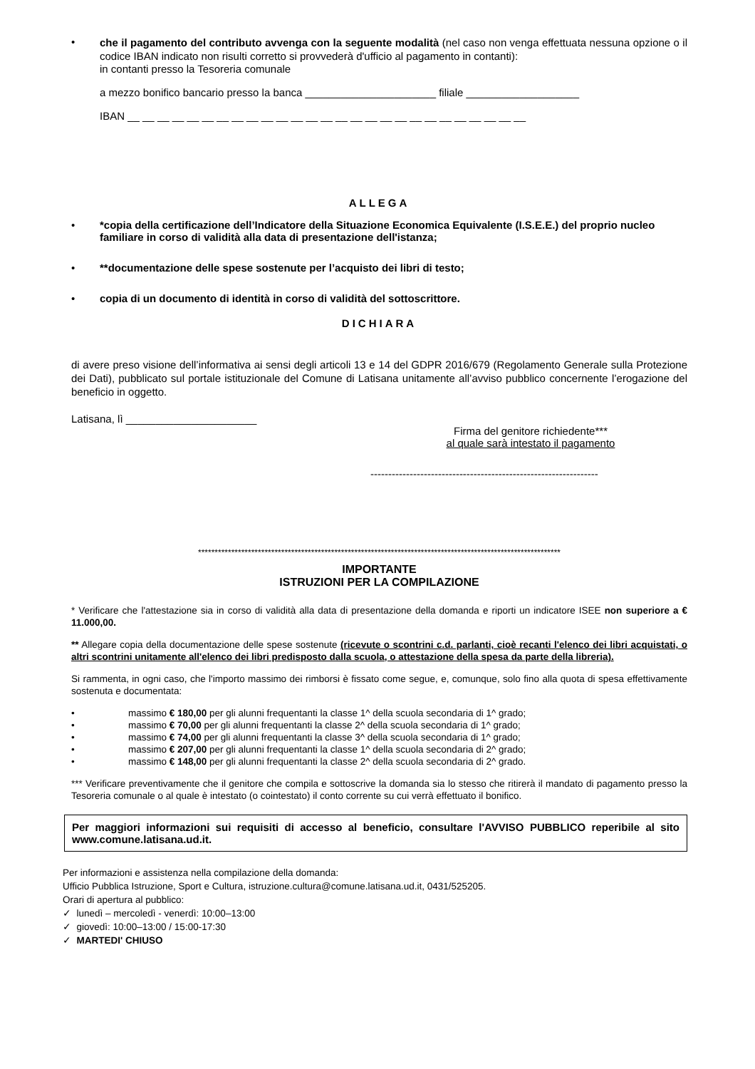•
che il pagamento del contributo avvenga con la seguente modalità (nel caso non venga effettuata nessuna opzione o il codice IBAN indicato non risulti corretto si provvederà d'ufficio al pagamento in contanti):
in contanti presso la Tesoreria comunale
a mezzo bonifico bancario presso la banca ______________________ filiale ___________________
IBAN __ __ __ __ __ __ __ __ __ __ __ __ __ __ __ __ __ __ __ __ __ __ __ __ __ __ __
ALLEGA
• *copia della certificazione dell’Indicatore della Situazione Economica Equivalente (I.S.E.E.) del proprio nucleo familiare in corso di validità alla data di presentazione dell'istanza;
• **documentazione delle spese sostenute per l’acquisto dei libri di testo;
• copia di un documento di identità in corso di validità del sottoscrittore.
DICHIARA
di avere preso visione dell’informativa ai sensi degli articoli 13 e 14 del GDPR 2016/679 (Regolamento Generale sulla Protezione dei Dati), pubblicato sul portale istituzionale del Comune di Latisana unitamente all’avviso pubblico concernente l’erogazione del beneficio in oggetto.
Latisana, lì ______________________
Firma del genitore richiedente***
al quale sarà intestato il pagamento
----------------------------------------------------------------
*************************************************************************************************************
IMPORTANTE
ISTRUZIONI PER LA COMPILAZIONE
* Verificare che l'attestazione sia in corso di validità alla data di presentazione della domanda e riporti un indicatore ISEE non superiore a € 11.000,00.
** Allegare copia della documentazione delle spese sostenute (ricevute o scontrini c.d. parlanti, cioè recanti l'elenco dei libri acquistati, o altri scontrini unitamente all'elenco dei libri predisposto dalla scuola, o attestazione della spesa da parte della libreria).
Si rammenta, in ogni caso, che l'importo massimo dei rimborsi è fissato come segue, e, comunque, solo fino alla quota di spesa effettivamente sostenuta e documentata:
• massimo € 180,00 per gli alunni frequentanti la classe 1^ della scuola secondaria di 1^ grado;
• massimo € 70,00 per gli alunni frequentanti la classe 2^ della scuola secondaria di 1^ grado;
• massimo € 74,00 per gli alunni frequentanti la classe 3^ della scuola secondaria di 1^ grado;
• massimo € 207,00 per gli alunni frequentanti la classe 1^ della scuola secondaria di 2^ grado;
• massimo € 148,00 per gli alunni frequentanti la classe 2^ della scuola secondaria di 2^ grado.
*** Verificare preventivamente che il genitore che compila e sottoscrive la domanda sia lo stesso che ritirerà il mandato di pagamento presso la Tesoreria comunale o al quale è intestato (o cointestato) il conto corrente su cui verrà effettuato il bonifico.
Per maggiori informazioni sui requisiti di accesso al beneficio, consultare l'AVVISO PUBBLICO reperibile al sito www.comune.latisana.ud.it.
Per informazioni e assistenza nella compilazione della domanda:
Ufficio Pubblica Istruzione, Sport e Cultura, istruzione.cultura@comune.latisana.ud.it, 0431/525205.
Orari di apertura al pubblico:
✓ lunedì – mercoledì - venerdì: 10:00–13:00
✓ giovedì: 10:00–13:00 / 15:00-17:30
✓ MARTEDI' CHIUSO